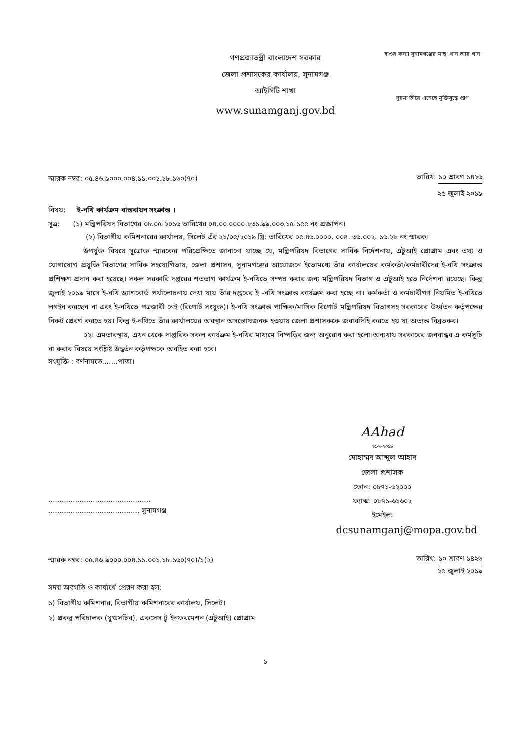গণপ্রজাতন্ত্রী বাংলাদেশ সরকার
জেলা প্রশাসকের কার্যালয়, সুনামগঞ্জ
আইসিটি শাখা
www.sunamganj.gov.bd
হাওর কন্যা সুনামগঞ্জের মাছ, ধান আর গান
সুরমা তীরে এনেছে মুক্তিযুদ্ধে প্রাণ
স্মারক নম্বর: ০৫.৪৬.৯০০০.০০৪.১১.০০১.১৮.১৬০(৭০)
তারিখ: ১০ শ্রাবণ ১৪২৬
২৫ জুলাই ২০১৯
বিষয়: ই-নথি কার্যক্রম বাস্তবায়ন সংক্রান্ত ।
সূত্র: (১) মন্ত্রিপরিষদ বিভাগের ০৮.০৫.২০১৬ তারিখের ০৪.০০.০০০০.৮৩১.৯৯.০০৩.১৫.১৫৫ নং প্রজ্ঞাপন।
(২) বিভাগীয় কমিশনারের কার্যালয়, সিলেট এঁর ২১/০৫/২০১৯ খ্রি: তারিখের ০৫.৪৬.০০০০. ০০৪. ৩৬.০০২. ১৬.২৮ নং স্মারক।
উপর্যুক্ত বিষয়ে সূত্রোক্ত স্মারকের পরিপ্রেক্ষিতে জানানো যাচ্ছে যে, মন্ত্রিপরিষদ বিভাগের সার্বিক নির্দেশনায়, এটুআই প্রোগ্রাম এবং তথ্য ও যোগাযোগ প্রযুক্তি বিভাগের সার্বিক সহযোগিতায়, জেলা প্রশাসন, সুনামগঞ্জের আয়োজনে ইতোমধ্যে তাঁর কার্যালয়ের কর্মকর্তা/কর্মচারীদের ই-নথি সংক্রান্ত প্রশিক্ষণ প্রদান করা হয়েছে। সকল সরকারি দপ্তরের শতভাগ কার্যক্রম ই-নথিতে সম্পন্ন করার জন্য মন্ত্রিপরিষদ বিভাগ ও এটুআই হতে নির্দেশনা রয়েছে। কিন্তু জুলাই ২০১৯ মাসে ই-নথি ড্যাশবোর্ড পর্যালোচনায় দেখা যায় তাঁর দপ্তরের ই -নথি সংক্রান্ত কার্যক্রম করা হচ্ছে না। কর্মকর্তা ও কর্মচারীগণ নিয়মিত ই-নথিতে লগইন করছেন না এবং ই-নথিতে পত্রজারী নেই (রিপোর্ট সংযুক্ত)। ই-নথি সংক্রান্ত পাক্ষিক/মাসিক রিপোর্ট মন্ত্রিপরিষদ বিভাগসহ সরকারের উর্ধ্বতন কর্তৃপক্ষের নিকট প্রেরণ করতে হয়। কিন্তু ই-নথিতে তাঁর কার্যালয়ের অবস্থান অসন্তোষজনক হওয়ায় জেলা প্রশাসককে জবাবদিহি করতে হয় যা অত্যন্ত বিব্রতকর।
০২। এমতাবস্থায়, এখন থেকে দাপ্তরিক সকল কার্যক্রম ই-নথির মাধ্যমে নিষ্পত্তির জন্য অনুরোধ করা হলো।অন্যথায় সরকারের জনবান্ধব এ কর্মসূচি না করার বিষয়ে সংশ্লিষ্ট উদ্ধর্তন কর্তৃপক্ষকে অবহিত করা হবে।
সংযুক্তি : বর্ণনামতে.......পাতা।
AAhad
২৫-৭-২০১৯
মোহাম্মদ আব্দুল আহাদ
জেলা প্রশাসক
..............................................
........................................, সুনামগঞ্জ
ফোন: ০৮৭১-৬২০০০
ফ্যাক্স: ০৮৭১-৬১৬০২
ইমেইল:
dcsunamganj@mopa.gov.bd
স্মারক নম্বর: ০৫.৪৬.৯০০০.০০৪.১১.০০১.১৮.১৬০(৭০)/১(২)
তারিখ: ১০ শ্রাবণ ১৪২৬
২৫ জুলাই ২০১৯
সদয় অবগতি ও কার্যার্থে প্রেরণ করা হল:
১) বিভাগীয় কমিশনার, বিভাগীয় কমিশনারের কার্যালয়, সিলেট।
২) প্রকল্প পরিচালক (যুগ্মসচিব), একসেস টু ইনফরমেশন (এটুআই) প্রোগ্রাম
১